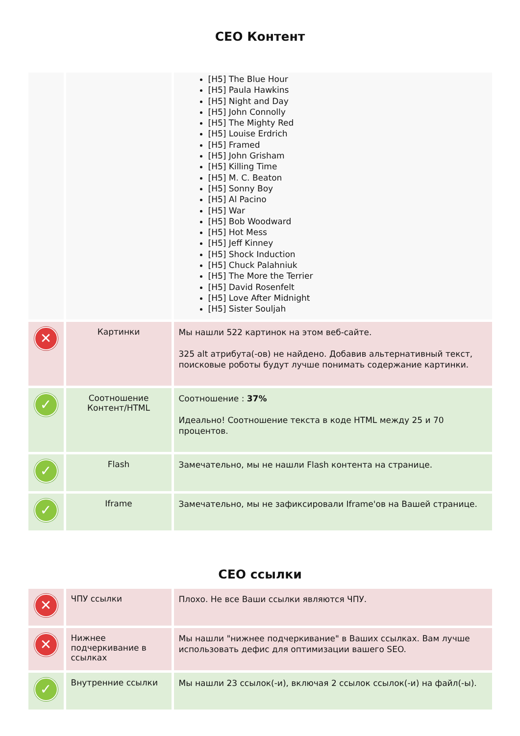CEO Контент
| | | [H5] The Blue Hour [H5] Paula Hawkins [H5] Night and Day [H5] John Connolly [H5] The Mighty Red [H5] Louise Erdrich [H5] Framed [H5] John Grisham [H5] Killing Time [H5] M. C. Beaton [H5] Sonny Boy [H5] Al Pacino [H5] War [H5] Bob Woodward [H5] Hot Mess [H5] Jeff Kinney [H5] Shock Induction [H5] Chuck Palahniuk [H5] The More the Terrier [H5] David Rosenfelt [H5] Love After Midnight [H5] Sister Souljah |
| ✕ | Картинки | Мы нашли 522 картинок на этом веб-сайте. 325 alt атрибута(-ов) не найдено. Добавив альтернативный текст, поисковые роботы будут лучше понимать содержание картинки. |
| ✓ | Соотношение Контент/HTML | Соотношение : 37% Идеально! Соотношение текста в коде HTML между 25 и 70 процентов. |
| ✓ | Flash | Замечательно, мы не нашли Flash контента на странице. |
| ✓ | Iframe | Замечательно, мы не зафиксировали Iframe'ов на Вашей странице. |
CEO ссылки
| ✕ | ЧПУ ссылки | Плохо. Не все Ваши ссылки являются ЧПУ. |
| ✕ | Нижнее подчеркивание в ссылках | Мы нашли "нижнее подчеркивание" в Ваших ссылках. Вам лучше использовать дефис для оптимизации вашего SEO. |
| ✓ | Внутренние ссылки | Мы нашли 23 ссылок(-и), включая 2 ссылок ссылок(-и) на файл(-ы). |